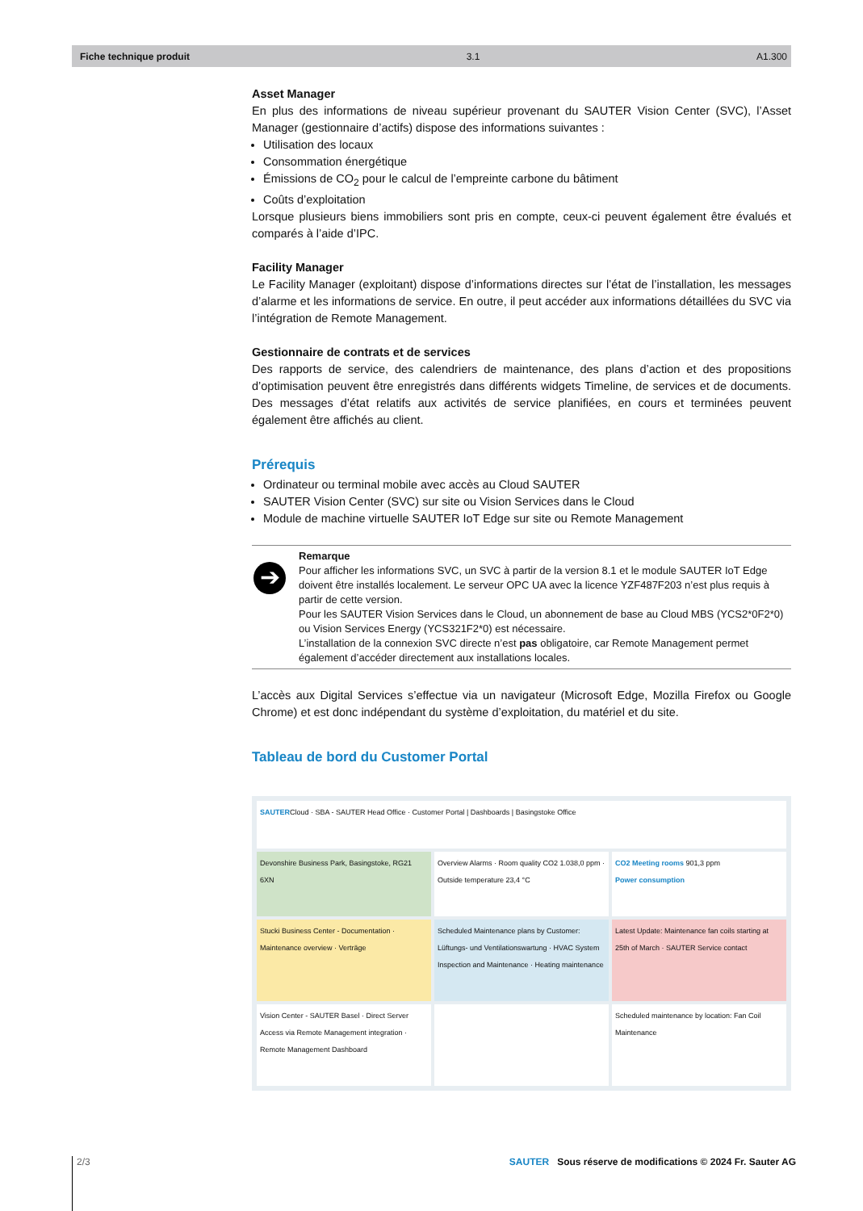Fiche technique produit 3.1 A1.300
Asset Manager
En plus des informations de niveau supérieur provenant du SAUTER Vision Center (SVC), l’Asset Manager (gestionnaire d’actifs) dispose des informations suivantes :
Utilisation des locaux
Consommation énergétique
Émissions de CO<sub>2</sub> pour le calcul de l’empreinte carbone du bâtiment
Coûts d’exploitation
Lorsque plusieurs biens immobiliers sont pris en compte, ceux-ci peuvent également être évalués et comparés à l’aide d’IPC.
Facility Manager
Le Facility Manager (exploitant) dispose d’informations directes sur l’état de l’installation, les messages d’alarme et les informations de service. En outre, il peut accéder aux informations détaillées du SVC via l’intégration de Remote Management.
Gestionnaire de contrats et de services
Des rapports de service, des calendriers de maintenance, des plans d’action et des propositions d’optimisation peuvent être enregistrés dans différents widgets Timeline, de services et de documents. Des messages d’état relatifs aux activités de service planifiées, en cours et terminées peuvent également être affichés au client.
Prérequis
Ordinateur ou terminal mobile avec accès au Cloud SAUTER
SAUTER Vision Center (SVC) sur site ou Vision Services dans le Cloud
Module de machine virtuelle SAUTER IoT Edge sur site ou Remote Management
➔
Remarque
Pour afficher les informations SVC, un SVC à partir de la version 8.1 et le module SAUTER IoT Edge doivent être installés localement. Le serveur OPC UA avec la licence YZF487F203 n’est plus requis à partir de cette version.
Pour les SAUTER Vision Services dans le Cloud, un abonnement de base au Cloud MBS (YCS2*0F2*0) ou Vision Services Energy (YCS321F2*0) est nécessaire.
L’installation de la connexion SVC directe n’est pas obligatoire, car Remote Management permet également d’accéder directement aux installations locales.
L’accès aux Digital Services s’effectue via un navigateur (Microsoft Edge, Mozilla Firefox ou Google Chrome) et est donc indépendant du système d’exploitation, du matériel et du site.
Tableau de bord du Customer Portal
SAUTERCloud · SBA - SAUTER Head Office · Customer Portal | Dashboards | Basingstoke Office
Devonshire Business Park, Basingstoke, RG21 6XN
Overview Alarms · Room quality CO2 1.038,0 ppm · Outside temperature 23,4 °C
CO2 Meeting rooms 901,3 ppm
Power consumption
Stucki Business Center - Documentation · Maintenance overview · Verträge
Scheduled Maintenance plans by Customer: Lüftungs- und Ventilationswartung · HVAC System Inspection and Maintenance · Heating maintenance
Latest Update: Maintenance fan coils starting at 25th of March · SAUTER Service contact
Vision Center - SAUTER Basel · Direct Server Access via Remote Management integration · Remote Management Dashboard
Scheduled maintenance by location: Fan Coil Maintenance
2/3 SAUTER Sous réserve de modifications © 2024 Fr. Sauter AG